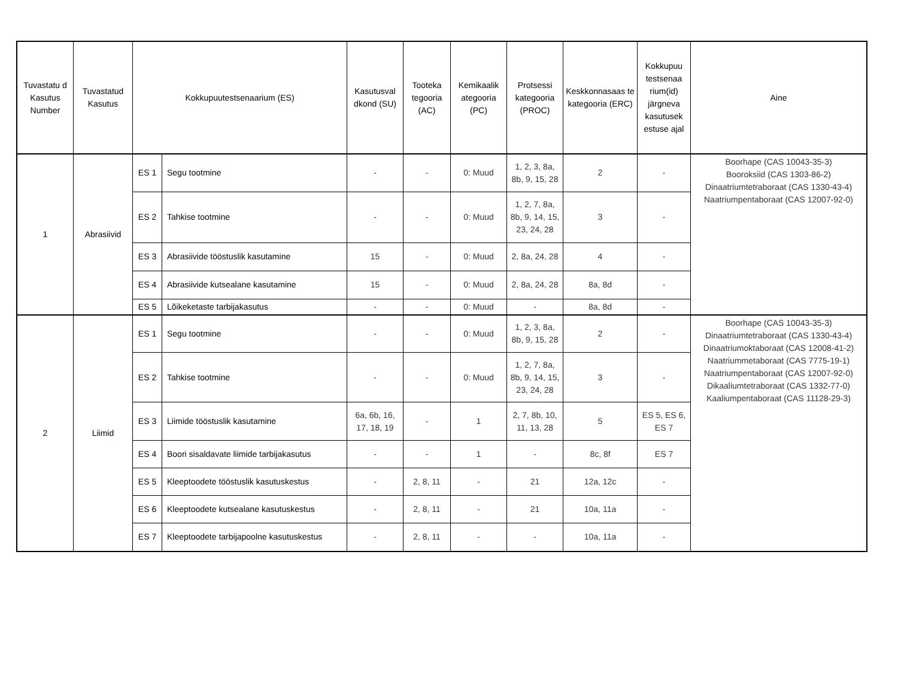| Tuvastatu d Kasutus Number | Tuvastatud Kasutus | Kokkupuutestsenaarium (ES) | | Kasutusval dkond (SU) | Tooteka tegooria (AC) | Kemikaalik ategooria (PC) | Protsessi kategooria (PROC) | Keskkonnasaas te kategooria (ERC) | Kokkupuu testsenaa rium(id) järgneva kasutusek estuse ajal | Aine |
| --- | --- | --- | --- | --- | --- | --- | --- | --- | --- | --- |
| 1 | Abrasiivid | ES 1 | Segu tootmine | - | - | 0: Muud | 1, 2, 3, 8a, 8b, 9, 15, 28 | 2 | - | Boorhape (CAS 10043-35-3) Booroksiid (CAS 1303-86-2) Dinaatriumtetraboraat (CAS 1330-43-4) Naatriumpentaboraat (CAS 12007-92-0) |
| | | ES 2 | Tahkise tootmine | - | - | 0: Muud | 1, 2, 7, 8a, 8b, 9, 14, 15, 23, 24, 28 | 3 | - | |
| | | ES 3 | Abrasiivide tööstuslik kasutamine | 15 | - | 0: Muud | 2, 8a, 24, 28 | 4 | - | |
| | | ES 4 | Abrasiivide kutsealane kasutamine | 15 | - | 0: Muud | 2, 8a, 24, 28 | 8a, 8d | - | |
| | | ES 5 | Lõikeketaste tarbijakasutus | - | - | 0: Muud | - | 8a, 8d | - | |
| 2 | Liimid | ES 1 | Segu tootmine | - | - | 0: Muud | 1, 2, 3, 8a, 8b, 9, 15, 28 | 2 | - | Boorhape (CAS 10043-35-3) Dinaatriumtetraboraat (CAS 1330-43-4) Dinaatriumoktaboraat (CAS 12008-41-2) Naatriummetaboraat (CAS 7775-19-1) Naatriumpentaboraat (CAS 12007-92-0) Dikaaliumtetraboraat (CAS 1332-77-0) Kaaliumpentaboraat (CAS 11128-29-3) |
| | | ES 2 | Tahkise tootmine | - | - | 0: Muud | 1, 2, 7, 8a, 8b, 9, 14, 15, 23, 24, 28 | 3 | - | |
| | | ES 3 | Liimide tööstuslik kasutamine | 6a, 6b, 16, 17, 18, 19 | - | 1 | 2, 7, 8b, 10, 11, 13, 28 | 5 | ES 5, ES 6, ES 7 | |
| | | ES 4 | Boori sisaldavate liimide tarbijakasutus | - | - | 1 | - | 8c, 8f | ES 7 | |
| | | ES 5 | Kleeptoodete tööstuslik kasutuskestus | - | 2, 8, 11 | - | 21 | 12a, 12c | - | |
| | | ES 6 | Kleeptoodete kutsealane kasutuskestus | - | 2, 8, 11 | - | 21 | 10a, 11a | - | |
| | | ES 7 | Kleeptoodete tarbijapoolne kasutuskestus | - | 2, 8, 11 | - | - | 10a, 11a | - | |